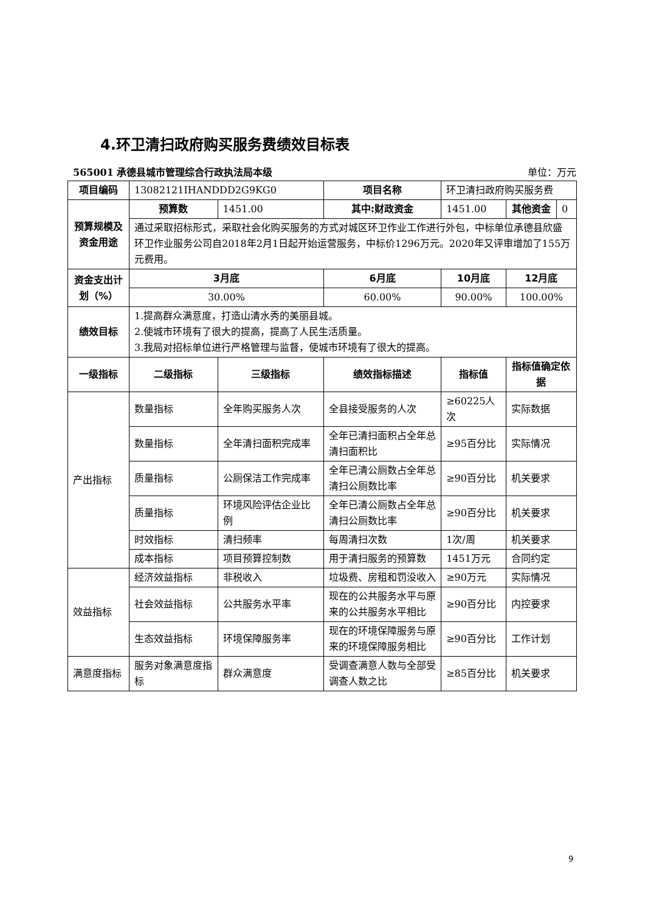4.环卫清扫政府购买服务费绩效目标表
565001 承德县城市管理综合行政执法局本级 单位：万元
| 项目编码 | 13082121IHANDDD2G9KG0 | | 项目名称 | 环卫清扫政府购买服务费 | | |
| 预算规模及资金用途 | 预算数 | 1451.00 | 其中:财政资金 | 1451.00 | 其他资金 | 0 |
| | 通过采取招标形式，采取社会化购买服务的方式对城区环卫作业工作进行外包，中标单位承德县欣盛环卫作业服务公司自2018年2月1日起开始运营服务，中标价1296万元。2020年又评审增加了155万元费用。 | | | | | |
| 资金支出计划（%） | 3月底 | | 6月底 | 10月底 | 12月底 | |
| | 30.00% | | 60.00% | 90.00% | 100.00% | |
| 绩效目标 | 1.提高群众满意度，打造山清水秀的美丽县城。 2.使城市环境有了很大的提高，提高了人民生活质量。 3.我局对招标单位进行严格管理与监督，使城市环境有了很大的提高。 | | | | | |
| 一级指标 | 二级指标 | 三级指标 | 绩效指标描述 | 指标值 | 指标值确定依据 | |
| 产出指标 | 数量指标 | 全年购买服务人次 | 全县接受服务的人次 | ≥60225人次 | 实际数据 | |
| | 数量指标 | 全年清扫面积完成率 | 全年已清扫面积占全年总清扫面积比 | ≥95百分比 | 实际情况 | |
| | 质量指标 | 公厕保洁工作完成率 | 全年已清公厕数占全年总清扫公厕数比率 | ≥90百分比 | 机关要求 | |
| | 质量指标 | 环境风险评估企业比例 | 全年已清公厕数占全年总清扫公厕数比率 | ≥90百分比 | 机关要求 | |
| | 时效指标 | 清扫频率 | 每周清扫次数 | 1次/周 | 机关要求 | |
| | 成本指标 | 项目预算控制数 | 用于清扫服务的预算数 | 1451万元 | 合同约定 | |
| 效益指标 | 经济效益指标 | 非税收入 | 垃圾费、房租和罚没收入 | ≥90万元 | 实际情况 | |
| | 社会效益指标 | 公共服务水平率 | 现在的公共服务水平与原来的公共服务水平相比 | ≥90百分比 | 内控要求 | |
| | 生态效益指标 | 环境保障服务率 | 现在的环境保障服务与原来的环境保障服务相比 | ≥90百分比 | 工作计划 | |
| 满意度指标 | 服务对象满意度指标 | 群众满意度 | 受调查满意人数与全部受调查人数之比 | ≥85百分比 | 机关要求 | |
9